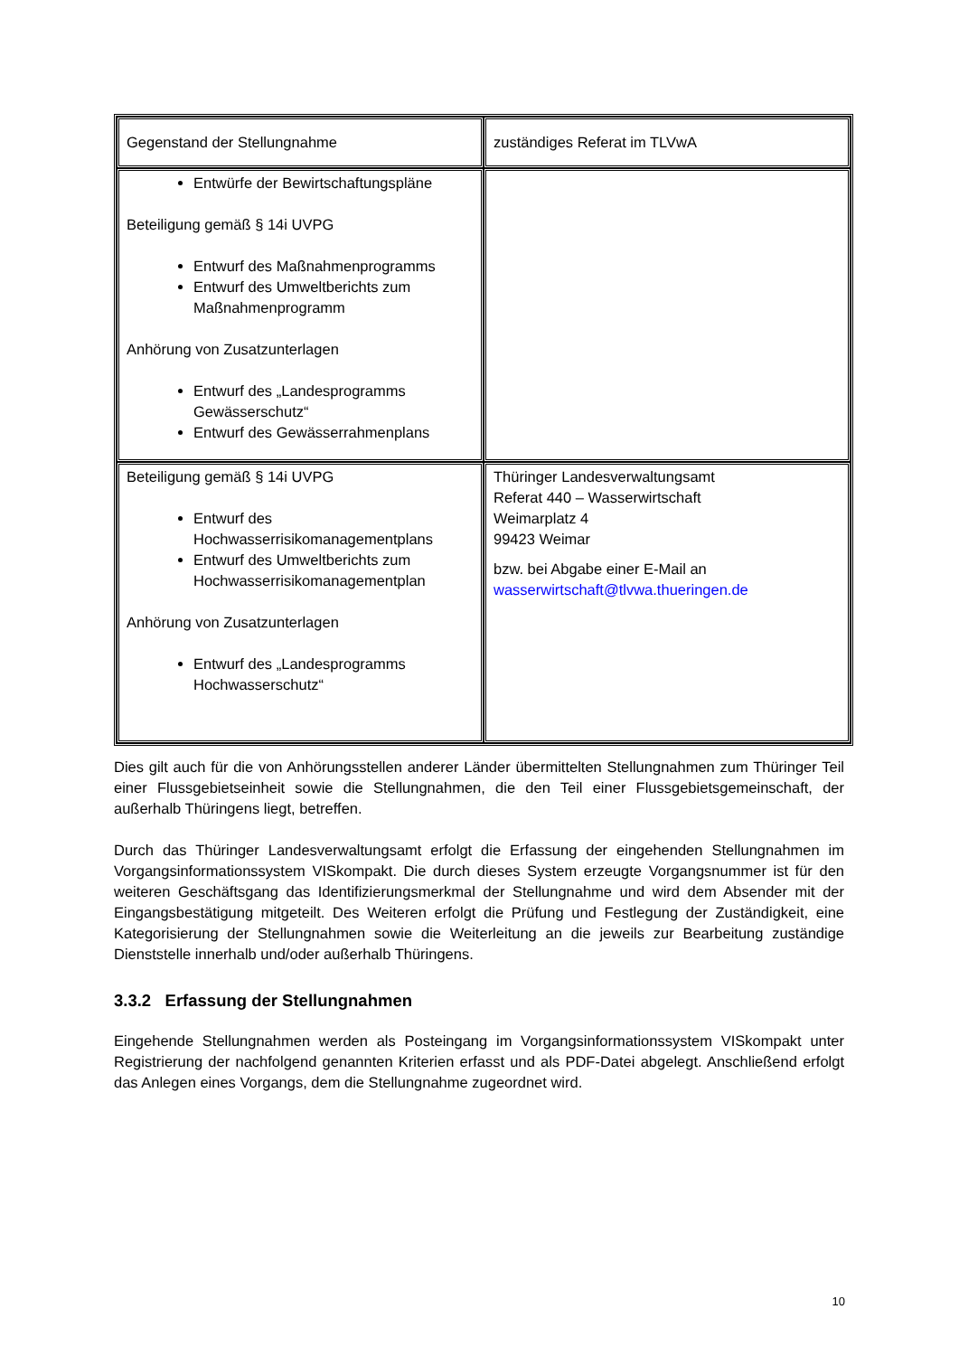| Gegenstand der Stellungnahme | zuständiges Referat im TLVwA |
| Entwürfe der Bewirtschaftungspläne Beteiligung gemäß § 14i UVPG Entwurf des Maßnahmenprogramms Entwurf des Umweltberichts zum Maßnahmenprogramm Anhörung von Zusatzunterlagen Entwurf des „Landesprogramms Gewässerschutz“ Entwurf des Gewässerrahmenplans | |
| Beteiligung gemäß § 14i UVPG Entwurf des Hochwasserrisikomanagementplans Entwurf des Umweltberichts zum Hochwasserrisikomanagementplan Anhörung von Zusatzunterlagen Entwurf des „Landesprogramms Hochwasserschutz“ | Thüringer Landesverwaltungsamt Referat 440 – Wasserwirtschaft Weimarplatz 4 99423 Weimar bzw. bei Abgabe einer E-Mail an wasserwirtschaft@tlvwa.thueringen.de |
Dies gilt auch für die von Anhörungsstellen anderer Länder übermittelten Stellungnahmen zum Thüringer Teil einer Flussgebietseinheit sowie die Stellungnahmen, die den Teil einer Flussgebietsgemeinschaft, der außerhalb Thüringens liegt, betreffen.
Durch das Thüringer Landesverwaltungsamt erfolgt die Erfassung der eingehenden Stellungnahmen im Vorgangsinformationssystem VISkompakt. Die durch dieses System erzeugte Vorgangsnummer ist für den weiteren Geschäftsgang das Identifizierungsmerkmal der Stellungnahme und wird dem Absender mit der Eingangsbestätigung mitgeteilt. Des Weiteren erfolgt die Prüfung und Festlegung der Zuständigkeit, eine Kategorisierung der Stellungnahmen sowie die Weiterleitung an die jeweils zur Bearbeitung zuständige Dienststelle innerhalb und/oder außerhalb Thüringens.
3.3.2 Erfassung der Stellungnahmen
Eingehende Stellungnahmen werden als Posteingang im Vorgangsinformationssystem VISkompakt unter Registrierung der nachfolgend genannten Kriterien erfasst und als PDF-Datei abgelegt. Anschließend erfolgt das Anlegen eines Vorgangs, dem die Stellungnahme zugeordnet wird.
10